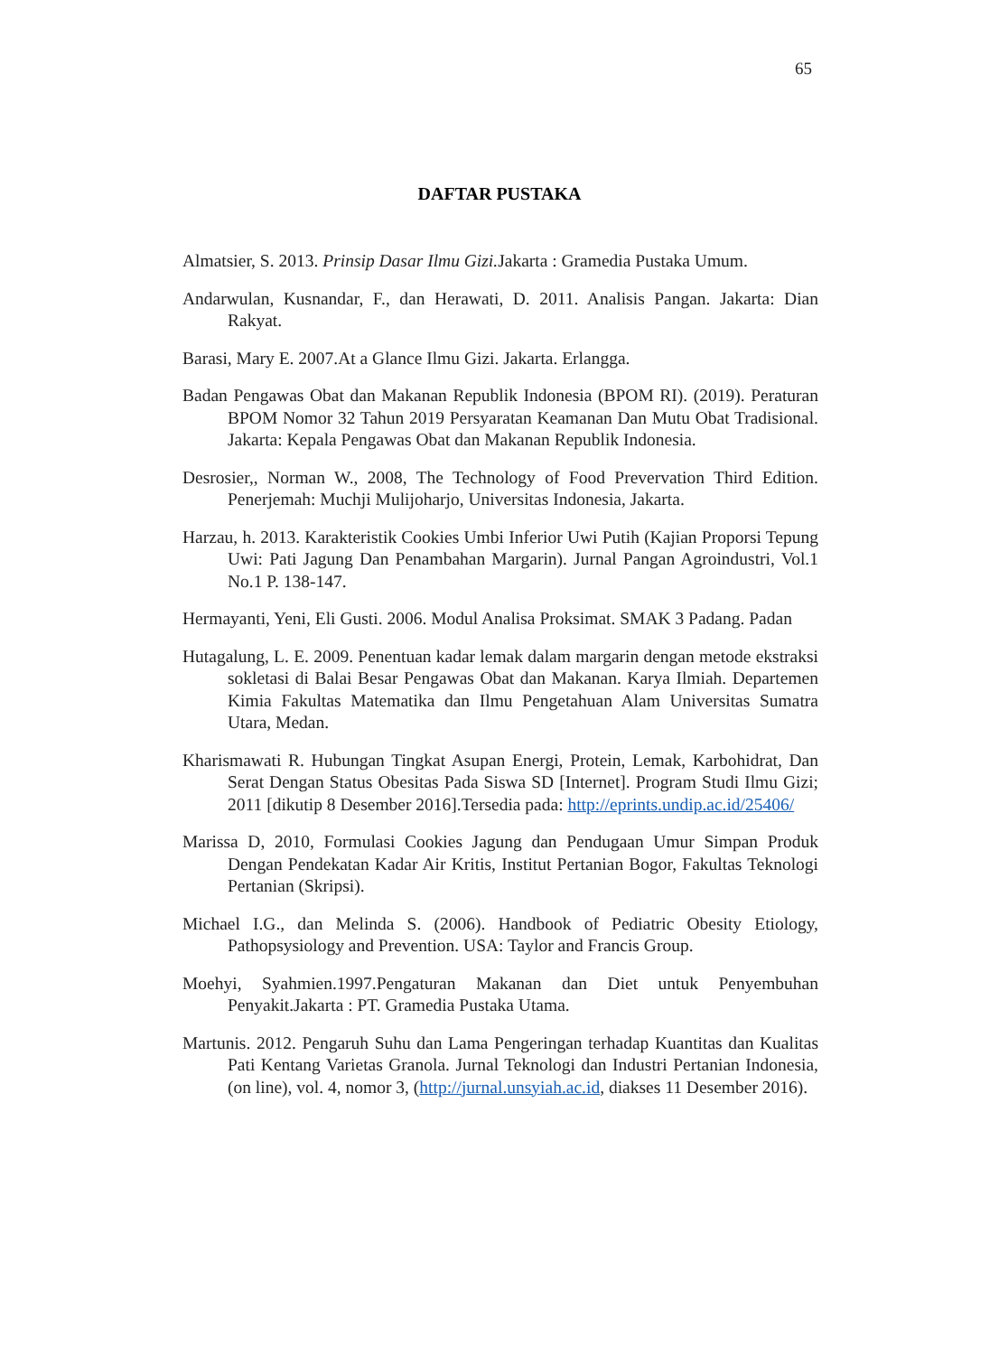65
DAFTAR PUSTAKA
Almatsier, S. 2013. Prinsip Dasar Ilmu Gizi. Jakarta : Gramedia Pustaka Umum.
Andarwulan, Kusnandar, F., dan Herawati, D. 2011. Analisis Pangan. Jakarta: Dian Rakyat.
Barasi, Mary E. 2007.At a Glance Ilmu Gizi. Jakarta. Erlangga.
Badan Pengawas Obat dan Makanan Republik Indonesia (BPOM RI). (2019). Peraturan BPOM Nomor 32 Tahun 2019 Persyaratan Keamanan Dan Mutu Obat Tradisional. Jakarta: Kepala Pengawas Obat dan Makanan Republik Indonesia.
Desrosier,, Norman W., 2008, The Technology of Food Prevervation Third Edition. Penerjemah: Muchji Mulijoharjo, Universitas Indonesia, Jakarta.
Harzau, h. 2013. Karakteristik Cookies Umbi Inferior Uwi Putih (Kajian Proporsi Tepung Uwi: Pati Jagung Dan Penambahan Margarin). Jurnal Pangan Agroindustri, Vol.1 No.1 P. 138-147.
Hermayanti, Yeni, Eli Gusti. 2006. Modul Analisa Proksimat. SMAK 3 Padang. Padan
Hutagalung, L. E. 2009. Penentuan kadar lemak dalam margarin dengan metode ekstraksi sokletasi di Balai Besar Pengawas Obat dan Makanan. Karya Ilmiah. Departemen Kimia Fakultas Matematika dan Ilmu Pengetahuan Alam Universitas Sumatra Utara, Medan.
Kharismawati R. Hubungan Tingkat Asupan Energi, Protein, Lemak, Karbohidrat, Dan Serat Dengan Status Obesitas Pada Siswa SD [Internet]. Program Studi Ilmu Gizi; 2011 [dikutip 8 Desember 2016].Tersedia pada: http://eprints.undip.ac.id/25406/
Marissa D, 2010, Formulasi Cookies Jagung dan Pendugaan Umur Simpan Produk Dengan Pendekatan Kadar Air Kritis, Institut Pertanian Bogor, Fakultas Teknologi Pertanian (Skripsi).
Michael I.G., dan Melinda S. (2006). Handbook of Pediatric Obesity Etiology, Pathopsysiology and Prevention. USA: Taylor and Francis Group.
Moehyi, Syahmien.1997.Pengaturan Makanan dan Diet untuk Penyembuhan Penyakit.Jakarta : PT. Gramedia Pustaka Utama.
Martunis. 2012. Pengaruh Suhu dan Lama Pengeringan terhadap Kuantitas dan Kualitas Pati Kentang Varietas Granola. Jurnal Teknologi dan Industri Pertanian Indonesia, (on line), vol. 4, nomor 3, (http://jurnal.unsyiah.ac.id, diakses 11 Desember 2016).